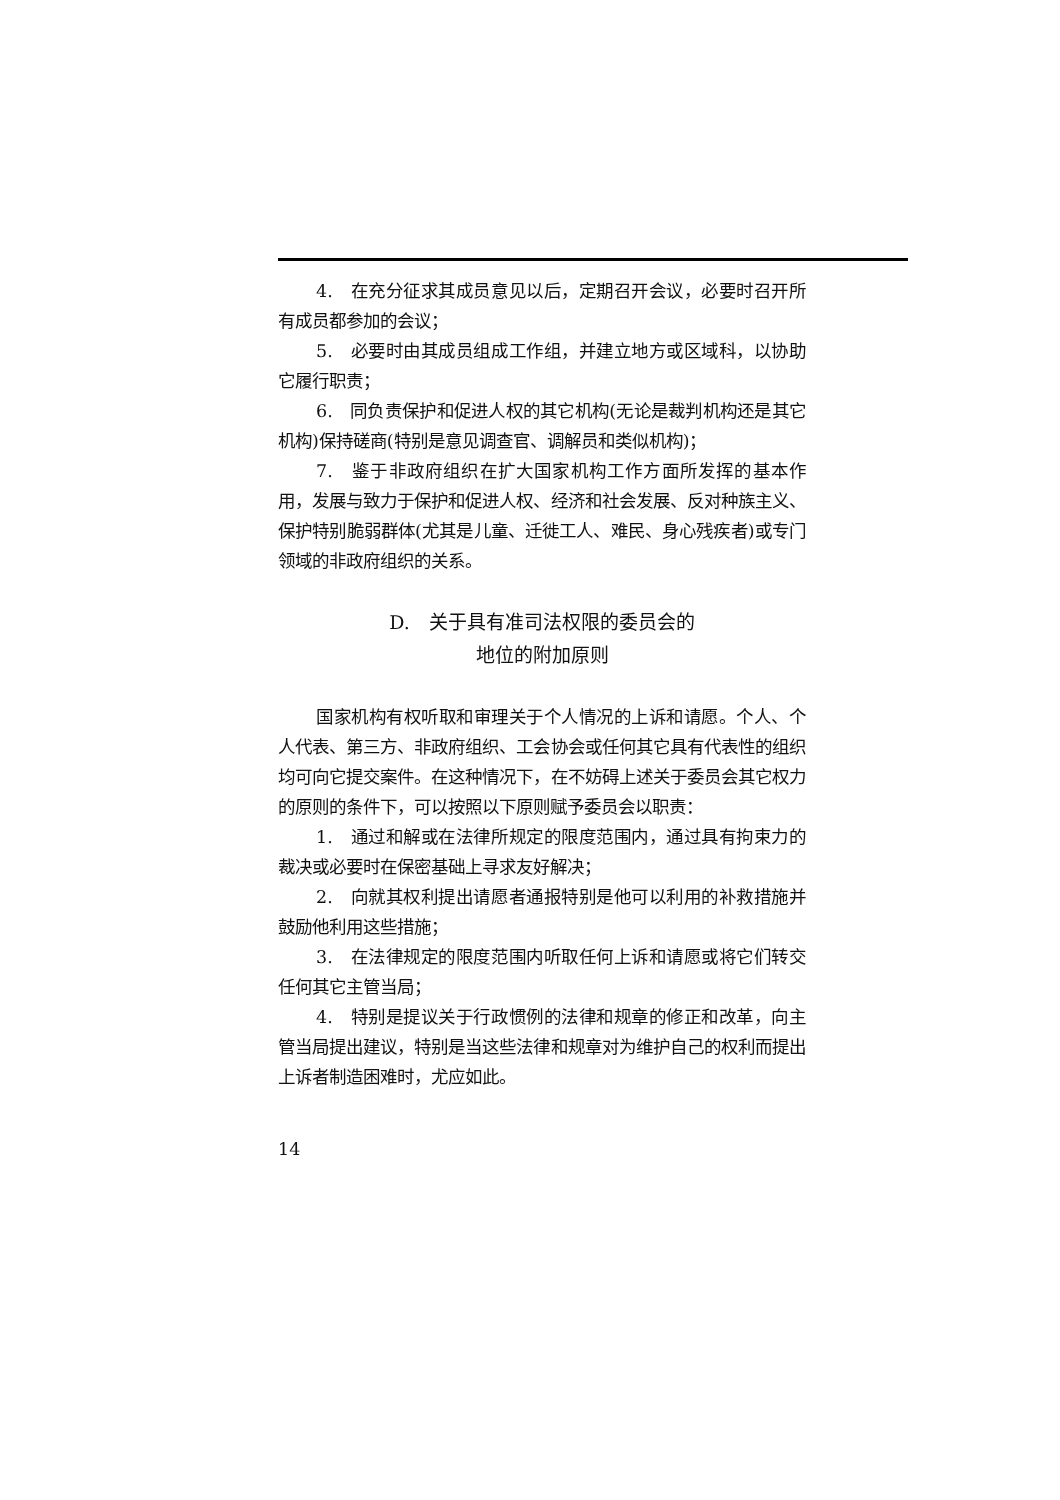4.　在充分征求其成员意见以后，定期召开会议，必要时召开所有成员都参加的会议；
5.　必要时由其成员组成工作组，并建立地方或区域科，以协助它履行职责；
6.　同负责保护和促进人权的其它机构(无论是裁判机构还是其它机构)保持磋商(特别是意见调查官、调解员和类似机构)；
7.　鉴于非政府组织在扩大国家机构工作方面所发挥的基本作用，发展与致力于保护和促进人权、经济和社会发展、反对种族主义、保护特别脆弱群体(尤其是儿童、迁徙工人、难民、身心残疾者)或专门领域的非政府组织的关系。
D.　关于具有准司法权限的委员会的
地位的附加原则
国家机构有权听取和审理关于个人情况的上诉和请愿。个人、个人代表、第三方、非政府组织、工会协会或任何其它具有代表性的组织均可向它提交案件。在这种情况下，在不妨碍上述关于委员会其它权力的原则的条件下，可以按照以下原则赋予委员会以职责：
1.　通过和解或在法律所规定的限度范围内，通过具有拘束力的裁决或必要时在保密基础上寻求友好解决；
2.　向就其权利提出请愿者通报特别是他可以利用的补救措施并鼓励他利用这些措施；
3.　在法律规定的限度范围内听取任何上诉和请愿或将它们转交任何其它主管当局；
4.　特别是提议关于行政惯例的法律和规章的修正和改革，向主管当局提出建议，特别是当这些法律和规章对为维护自己的权利而提出上诉者制造困难时，尤应如此。
14